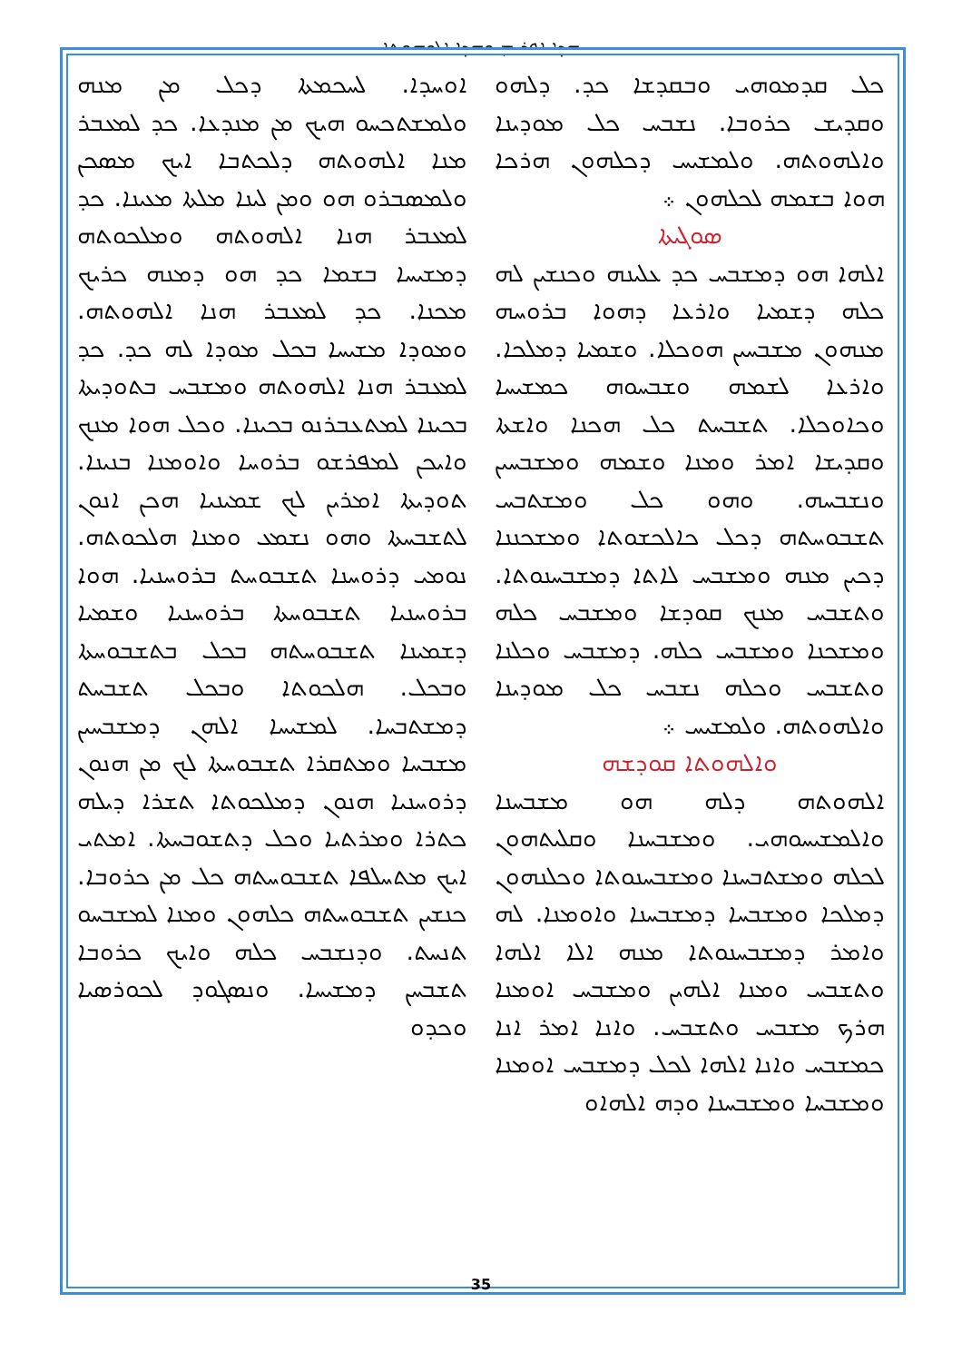ܗܕܐ ܐܦܪܝܡ ܘܗܕܐ ܐܠܘܗܘܬܐ
ܐܘܚܕܐ. ܠܚܟܡܬܐ ܕܟܠ ܡܢ ܡܢܗ ܘܠܡܫܬܟܚܘ ܗܝܟ ܡܢ ܡܢܕܥܐ. ܟܕ ܠܡܥܒܪ ܡܢܐ ܐܠܗܘܬܗ ܕܠܟܬܒܐ ܐܝܟ ܡܣܟܢ ܘܠܡܣܒܪܘ ܗܘ ܘܡܢ ܠܝܢܐ ܡܠܬܐ ܡܥܝܢܐ. ܟܕ ܠܡܥܒܪ ܗܢܐ ܐܠܗܘܬܗ ܘܡܠܟܘܬܗ ܕܡܫܝܚܐ ܒܫܡܐ ܟܕ ܗܘ ܕܡܢܗ ܟܪܝܟ ܡܟܢܐ. ܟܕ ܠܡܥܒܪ ܗܢܐ ܐܠܗܘܬܗ. ܘܡܘܕܐ ܡܫܝܚܐ ܒܟܠ ܡܘܕܐ ܠܗ ܟܕ. ܟܕ ܠܡܥܒܪ ܗܢܐ ܐܠܗܘܬܗ ܘܡܫܒܚ ܒܬܘܕܝܬܐ ܒܟܝܢܐ ܠܡܬܥܒܪܢܘ ܒܟܝܢܐ. ܘܟܠ ܗܘܐ ܡܢܟ ܘܐܝܟܢ ܠܡܦܪܫܘ ܒܪܘܚܐ ܘܐܘܡܢܐ ܒܢܝܢܐ. ܬܘܕܝܬܐ ܐܡܪܝܢ ܠܟ ܫܡܝܢܝܐ ܗܟܢ ܐܢܘܢ ܠܬܫܒܚܬܐ ܘܗܘ ܢܫܡܥ ܘܡܢܐ ܗܠܟܘܬܗ. ܢܘܡܝ ܕܪܘܚܢܐ ܬܫܒܘܚܬ ܒܪܘܚܢܝܐ. ܗܘܐ ܒܪܘܚܢܝܐ ܬܫܒܘܚܬܐ ܒܪܘܚܢܝܐ ܘܫܡܝܐ ܕܫܡܝܢܐ ܬܫܒܘܚܬܗ ܒܟܠ ܒܬܫܒܘܚܬܐ ܘܒܟܠ. ܗܠܟܘܬܐ ܘܒܟܠ ܬܫܒܚܬ ܕܡܫܬܒܚܐ. ܠܡܫܝܚܐ ܐܠܗܢ ܕܡܫܒܚܝܢ ܡܫܒܚܐ ܘܡܬܩܪܐ ܬܫܒܘܚܬܐ ܠܟ ܡܢ ܗܢܘܢ ܕܪܘܚܢܝܐ ܗܢܘܢ ܕܡܠܟܘܬܐ ܬܫܪܐ ܕܝܠܗ ܟܬܪܐ ܘܡܪܬܝܐ ܘܟܠ ܕܬܫܘܒܚܬܐ. ܐܡܬܝ ܐܝܟ ܡܬܚܠܦܐ ܬܫܒܘܚܬܗ ܟܠ ܡܢ ܟܪܘܒܐ. ܟܢܫܝܢ ܬܫܒܘܚܬܗ ܟܠܗܘܢ ܘܡܢܐ ܠܡܫܒܚܘ ܬܢܚܬ. ܘܕܢܫܒܚ ܟܠܗ ܘܐܝܟ ܟܪܘܒܐ ܬܫܒܚܢ ܕܡܫܝܚܐ. ܘܢܣܓܘܕ ܠܟܘܪܣܝܐ ܘܟܕܘ
ܟܠ ܩܕܡܘܗܝ ܘܒܩܕܫܐ ܟܕ. ܕܠܗܘ ܘܩܕܝܫ ܟܪܘܒܐ. ܢܫܒܚ ܟܠ ܡܘܕܝܢܐ ܘܐܠܗܘܬܗ. ܘܠܡܫܝܚ ܕܟܠܗܘܢ ܗܪܟܐ ܗܘܐ ܒܫܡܗ ܠܟܠܗܘܢ ܀
ܣܘܓܝܬܐ
ܐܠܗܐ ܗܘ ܕܡܫܒܚ ܟܕ ܥܠܝܢܗ ܘܟܢܫܝܢ ܠܗ ܟܠܗ ܕܫܡܝܐ ܘܐܪܥܐ ܕܗܘܐ ܒܪܘܚܗ ܡܢܗܘܢ ܡܫܒܚܝܢ ܗܘܟܠܐ. ܘܫܡܝܐ ܕܡܠܟܐ. ܘܐܪܥܐ ܠܫܡܗ ܘܫܒܚܘܗ ܟܡܫܝܚܐ ܘܟܐܘܟܠܐ. ܬܫܒܚܬ ܟܠ ܗܟܢܐ ܘܐܫܬܐ ܘܩܕܝܫܐ ܐܡܪ ܘܡܢܐ ܘܫܡܗ ܘܡܫܒܚܝܢ ܘܢܫܒܚܗ. ܘܗܘ ܟܠ ܘܡܫܬܒܚ ܬܫܒܘܚܬܗ ܕܟܠ ܟܐܠܟܫܘܬܐ ܘܡܫܟܢܢܐ ܕܟܝܢ ܡܢܗ ܘܡܫܒܚ ܠܐܬܐ ܕܡܫܒܚܢܘܬܐ. ܘܬܫܒܚ ܡܢܟ ܩܘܕܫܐ ܘܡܫܒܚ ܟܠܗ ܘܡܫܟܢܐ ܘܡܫܒܚ ܟܠܗ. ܕܡܫܒܚ ܘܟܠܢܐ ܘܬܫܒܚ ܘܟܠܗ ܢܫܒܚ ܟܠ ܡܘܕܝܢܐ ܘܐܠܗܘܬܗ. ܘܠܡܫܝܚ ܀
ܘܐܠܗܘܬܐ ܩܘܕܫܗ
ܐܠܗܘܬܗ ܕܠܗ ܗܘ ܡܫܒܚܢܐ ܘܐܠܡܫܝܚܘܗܝ. ܘܡܫܒܚܢܐ ܘܩܠܝܬܗܘܢ ܠܟܠܗ ܘܡܫܬܒܚܢܐ ܘܡܫܒܚܢܘܬܐ ܘܟܠܢܗܘܢ ܕܡܠܟܐ ܘܡܫܒܚܐ ܕܡܫܒܚܢܐ ܘܐܘܡܢܐ. ܠܗ ܘܐܡܪ ܕܡܫܒܚܢܘܬܐ ܡܢܗ ܐܠܐ ܐܠܗܐ ܘܬܫܒܚ ܘܡܢܐ ܐܠܗܝܢ ܘܡܫܒܚ ܐܘܡܢܐ ܗܪܟ ܡܫܒܚ ܘܬܫܒܚ. ܘܐܢܐ ܐܡܪ ܐܢܐ ܟܡܫܒܚ ܘܐܢܐ ܐܠܗܐ ܠܟܠ ܕܡܫܒܚ ܐܘܡܢܐ ܘܡܫܒܚܐ ܘܡܫܒܚܢܐ ܘܕܗ ܐܠܗܐܘ
35